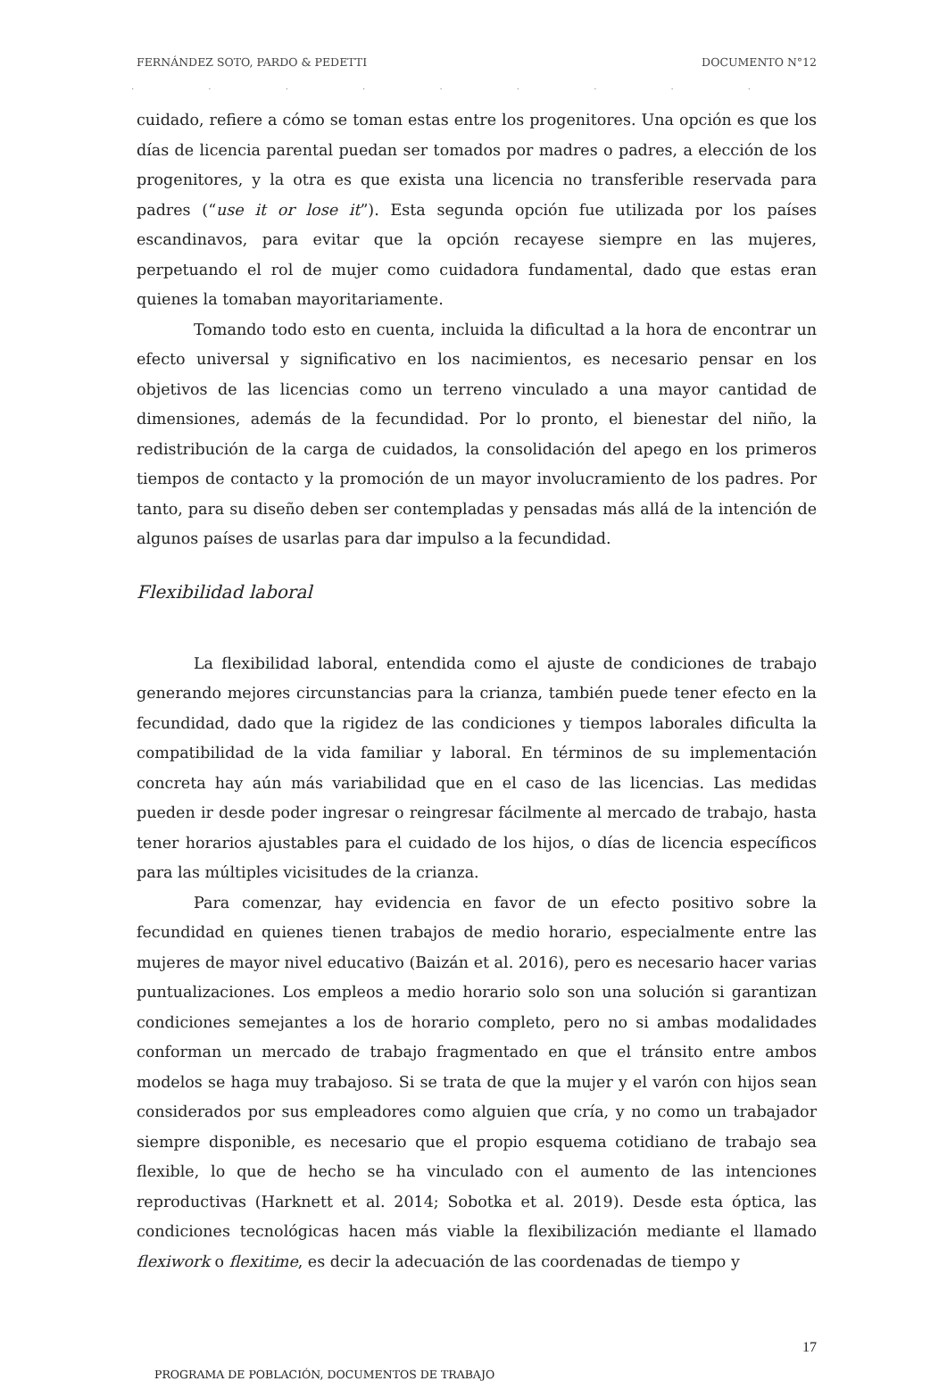FERNÁNDEZ SOTO, PARDO & PEDETTI DOCUMENTO N°12
. . . . . . . . . . . . . . . . . . . . .
cuidado, refiere a cómo se toman estas entre los progenitores. Una opción es que los días de licencia parental puedan ser tomados por madres o padres, a elección de los progenitores, y la otra es que exista una licencia no transferible reservada para padres (“use it or lose it”). Esta segunda opción fue utilizada por los países escandinavos, para evitar que la opción recayese siempre en las mujeres, perpetuando el rol de mujer como cuidadora fundamental, dado que estas eran quienes la tomaban mayoritariamente.
Tomando todo esto en cuenta, incluida la dificultad a la hora de encontrar un efecto universal y significativo en los nacimientos, es necesario pensar en los objetivos de las licencias como un terreno vinculado a una mayor cantidad de dimensiones, además de la fecundidad. Por lo pronto, el bienestar del niño, la redistribución de la carga de cuidados, la consolidación del apego en los primeros tiempos de contacto y la promoción de un mayor involucramiento de los padres. Por tanto, para su diseño deben ser contempladas y pensadas más allá de la intención de algunos países de usarlas para dar impulso a la fecundidad.
Flexibilidad laboral
La flexibilidad laboral, entendida como el ajuste de condiciones de trabajo generando mejores circunstancias para la crianza, también puede tener efecto en la fecundidad, dado que la rigidez de las condiciones y tiempos laborales dificulta la compatibilidad de la vida familiar y laboral. En términos de su implementación concreta hay aún más variabilidad que en el caso de las licencias. Las medidas pueden ir desde poder ingresar o reingresar fácilmente al mercado de trabajo, hasta tener horarios ajustables para el cuidado de los hijos, o días de licencia específicos para las múltiples vicisitudes de la crianza.
Para comenzar, hay evidencia en favor de un efecto positivo sobre la fecundidad en quienes tienen trabajos de medio horario, especialmente entre las mujeres de mayor nivel educativo (Baizán et al. 2016), pero es necesario hacer varias puntualizaciones. Los empleos a medio horario solo son una solución si garantizan condiciones semejantes a los de horario completo, pero no si ambas modalidades conforman un mercado de trabajo fragmentado en que el tránsito entre ambos modelos se haga muy trabajoso. Si se trata de que la mujer y el varón con hijos sean considerados por sus empleadores como alguien que cría, y no como un trabajador siempre disponible, es necesario que el propio esquema cotidiano de trabajo sea flexible, lo que de hecho se ha vinculado con el aumento de las intenciones reproductivas (Harknett et al. 2014; Sobotka et al. 2019). Desde esta óptica, las condiciones tecnológicas hacen más viable la flexibilización mediante el llamado flexiwork o flexitime, es decir la adecuación de las coordenadas de tiempo y
17
PROGRAMA DE POBLACIÓN, DOCUMENTOS DE TRABAJO